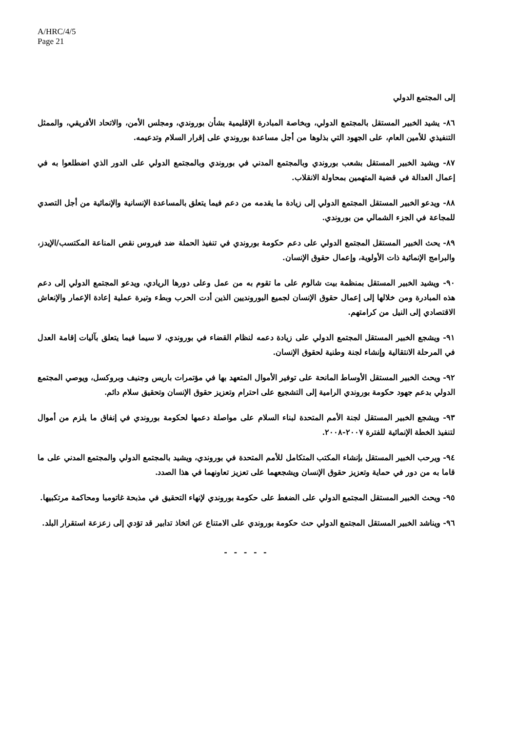A/HRC/4/5
Page 21
إلى المجتمع الدولي
٨٦- يشيد الخبير المستقل بالمجتمع الدولي، وبخاصة المبادرة الإقليمية بشأن بوروندي، ومجلس الأمن، والاتحاد الأفريقي، والممثل التنفيذي للأمين العام، على الجهود التي بذلوها من أجل مساعدة بوروندي على إقرار السلام وتدعيمه.
٨٧- ويشيد الخبير المستقل بشعب بوروندي وبالمجتمع المدني في بوروندي وبالمجتمع الدولي على الدور الذي اضطلعوا به في إعمال العدالة في قضية المتهمين بمحاولة الانقلاب.
٨٨- ويدعو الخبير المستقل المجتمع الدولي إلى زيادة ما يقدمه من دعم فيما يتعلق بالمساعدة الإنسانية والإنمائية من أجل التصدي للمجاعة في الجزء الشمالي من بوروندي.
٨٩- يحث الخبير المستقل المجتمع الدولي على دعم حكومة بوروندي في تنفيذ الحملة ضد فيروس نقص المناعة المكتسب/الإيدز، والبرامج الإنمائية ذات الأولوية، وإعمال حقوق الإنسان.
٩٠- ويشيد الخبير المستقل بمنظمة بيت شالوم على ما تقوم به من عمل وعلى دورها الريادي، ويدعو المجتمع الدولي إلى دعم هذه المبادرة ومن خلالها إلى إعمال حقوق الإنسان لجميع البورونديين الذين أدت الحرب وبطء وتيرة عملية إعادة الإعمار والإنعاش الاقتصادي إلى النيل من كرامتهم.
٩١- ويشجع الخبير المستقل المجتمع الدولي على زيادة دعمه لنظام القضاء في بوروندي، لا سيما فيما يتعلق بآليات إقامة العدل في المرحلة الانتقالية وإنشاء لجنة وطنية لحقوق الإنسان.
٩٢- ويحث الخبير المستقل الأوساط المانحة على توفير الأموال المتعهد بها في مؤتمرات باريس وجنيف وبروكسل، ويوصي المجتمع الدولي بدعم جهود حكومة بوروندي الرامية إلى التشجيع على احترام وتعزيز حقوق الإنسان وتحقيق سلام دائم.
٩٣- ويشجع الخبير المستقل لجنة الأمم المتحدة لبناء السلام على مواصلة دعمها لحكومة بوروندي في إنفاق ما يلزم من أموال لتنفيذ الخطة الإنمائية للفترة ٢٠٠٧-٢٠٠٨.
٩٤- ويرحب الخبير المستقل بإنشاء المكتب المتكامل للأمم المتحدة في بوروندي، ويشيد بالمجتمع الدولي والمجتمع المدني على ما قاما به من دور في حماية وتعزيز حقوق الإنسان ويشجعهما على تعزيز تعاونهما في هذا الصدد.
٩٥- ويحث الخبير المستقل المجتمع الدولي على الضغط على حكومة بوروندي لإنهاء التحقيق في مذبحة غاتومبا ومحاكمة مرتكبيها.
٩٦- ويناشد الخبير المستقل المجتمع الدولي حث حكومة بوروندي على الامتناع عن اتخاذ تدابير قد تؤدي إلى زعزعة استقرار البلد.
- - - - -